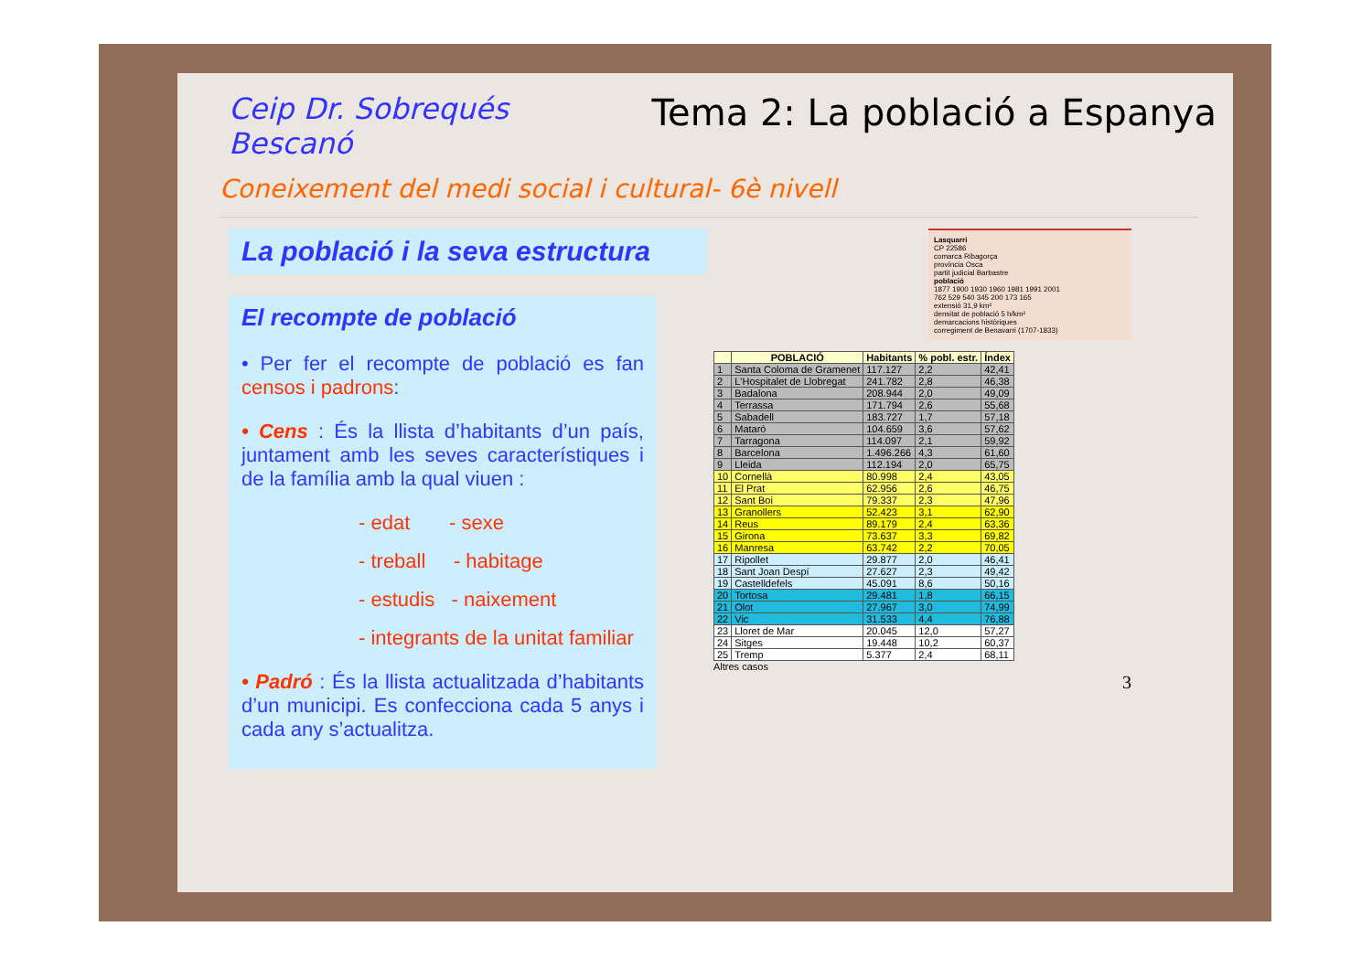Ceip Dr. Sobrequés
Bescanó
Tema 2: La població a Espanya
Coneixement del medi social i cultural- 6è nivell
La població i la seva estructura
El recompte de població
• Per fer el recompte de població es fan censos i padrons:
• Cens : És la llista d’habitants d’un país, juntament amb les seves característiques i de la família amb la qual viuen :
- edat - sexe
- treball - habitage
- estudis - naixement
- integrants de la unitat familiar
• Padró : És la llista actualitzada d’habitants d’un municipi. Es confecciona cada 5 anys i cada any s’actualitza.
Lasquarri
CP 22586
comarca Ribagorça
província Osca
partit judicial Barbastre
població
1877 1900 1930 1960 1981 1991 2001
762 529 540 345 200 173 165
extensió 31,9 km²
densitat de població 5 h/km²
demarcacions històriques
corregiment de Benavarri (1707-1833)
| | POBLACIÓ | Habitants | % pobl. estr. | Índex |
| --- | --- | --- | --- | --- |
| 1 | Santa Coloma de Gramenet | 117.127 | 2,2 | 42,41 |
| 2 | L'Hospitalet de Llobregat | 241.782 | 2,8 | 46,38 |
| 3 | Badalona | 208.944 | 2,0 | 49,09 |
| 4 | Terrassa | 171.794 | 2,6 | 55,68 |
| 5 | Sabadell | 183.727 | 1,7 | 57,18 |
| 6 | Mataró | 104.659 | 3,6 | 57,62 |
| 7 | Tarragona | 114.097 | 2,1 | 59,92 |
| 8 | Barcelona | 1.496.266 | 4,3 | 61,60 |
| 9 | Lleida | 112.194 | 2,0 | 65,75 |
| 10 | Cornellà | 80.998 | 2,4 | 43,05 |
| 11 | El Prat | 62.956 | 2,6 | 46,75 |
| 12 | Sant Boi | 79.337 | 2,3 | 47,96 |
| 13 | Granollers | 52.423 | 3,1 | 62,90 |
| 14 | Reus | 89.179 | 2,4 | 63,36 |
| 15 | Girona | 73.637 | 3,3 | 69,82 |
| 16 | Manresa | 63.742 | 2,2 | 70,05 |
| 17 | Ripollet | 29.877 | 2,0 | 46,41 |
| 18 | Sant Joan Despí | 27.627 | 2,3 | 49,42 |
| 19 | Castelldefels | 45.091 | 8,6 | 50,16 |
| 20 | Tortosa | 29.481 | 1,8 | 66,15 |
| 21 | Olot | 27.967 | 3,0 | 74,99 |
| 22 | Vic | 31.533 | 4,4 | 76,88 |
| 23 | Lloret de Mar | 20.045 | 12,0 | 57,27 |
| 24 | Sitges | 19.448 | 10,2 | 60,37 |
| 25 | Tremp | 5.377 | 2,4 | 68,11 |
Altres casos
3